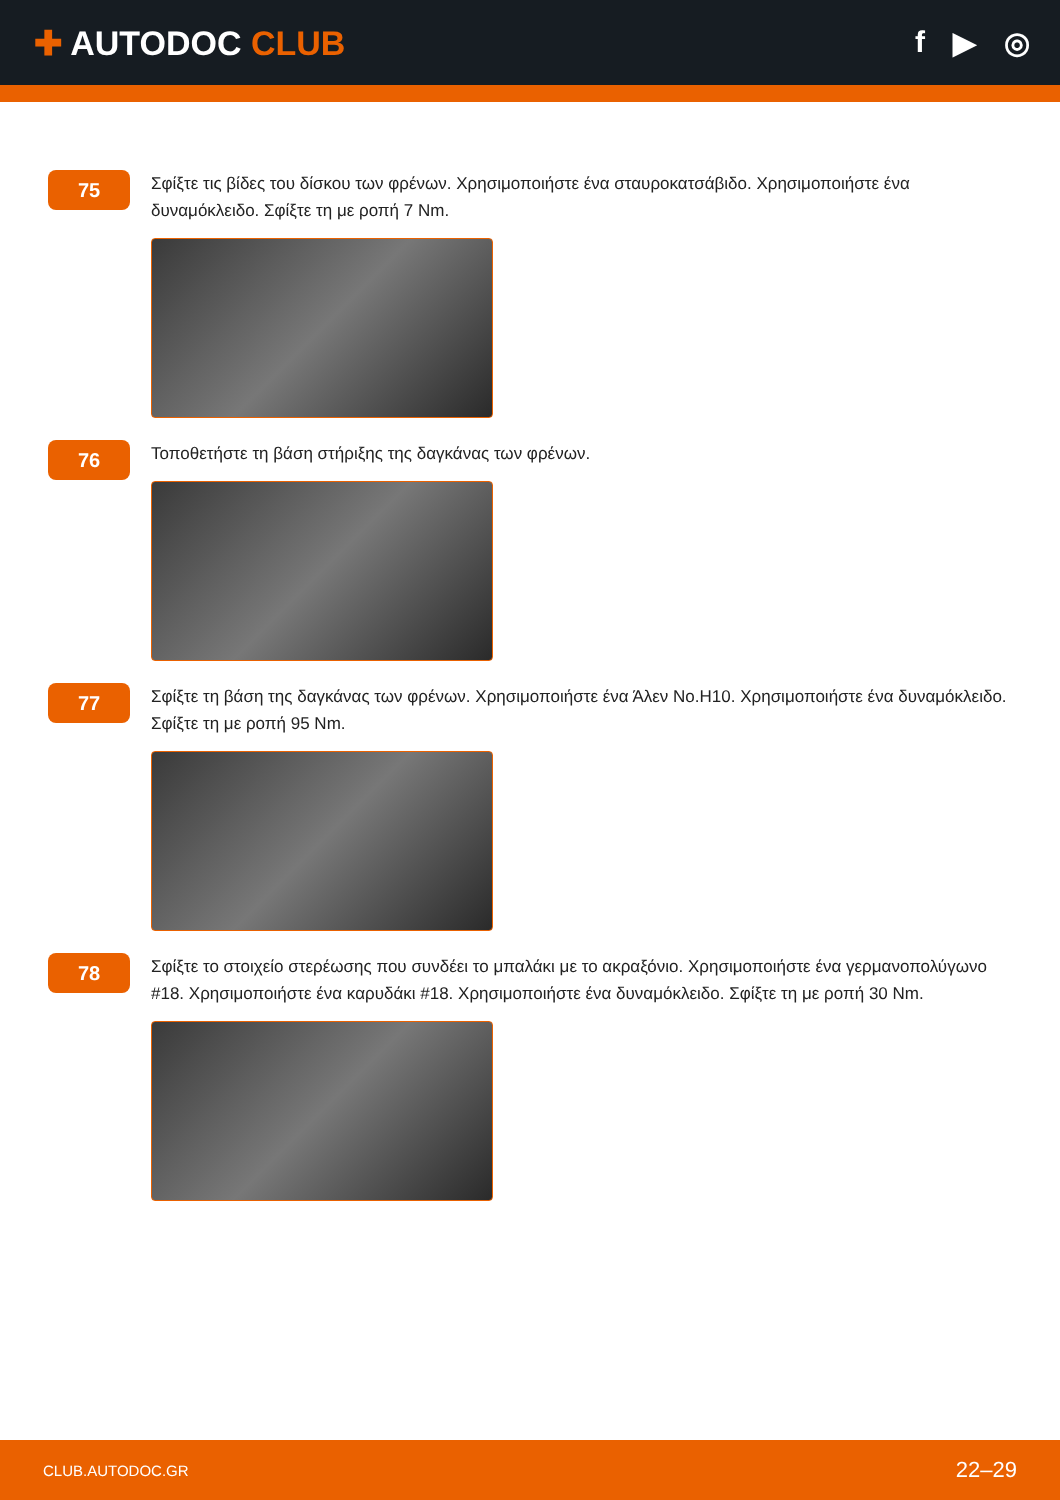✚ AUTODOC CLUB f ▶ ◎
75
Σφίξτε τις βίδες του δίσκου των φρένων. Χρησιμοποιήστε ένα σταυροκατσάβιδο. Χρησιμοποιήστε ένα δυναμόκλειδο. Σφίξτε τη με ροπή 7 Nm.
76
Τοποθετήστε τη βάση στήριξης της δαγκάνας των φρένων.
77
Σφίξτε τη βάση της δαγκάνας των φρένων. Χρησιμοποιήστε ένα Άλεν No.H10. Χρησιμοποιήστε ένα δυναμόκλειδο. Σφίξτε τη με ροπή 95 Nm.
78
Σφίξτε το στοιχείο στερέωσης που συνδέει το μπαλάκι με το ακραξόνιο. Χρησιμοποιήστε ένα γερμανοπολύγωνο #18. Χρησιμοποιήστε ένα καρυδάκι #18. Χρησιμοποιήστε ένα δυναμόκλειδο. Σφίξτε τη με ροπή 30 Nm.
CLUB.AUTODOC.GR 22–29